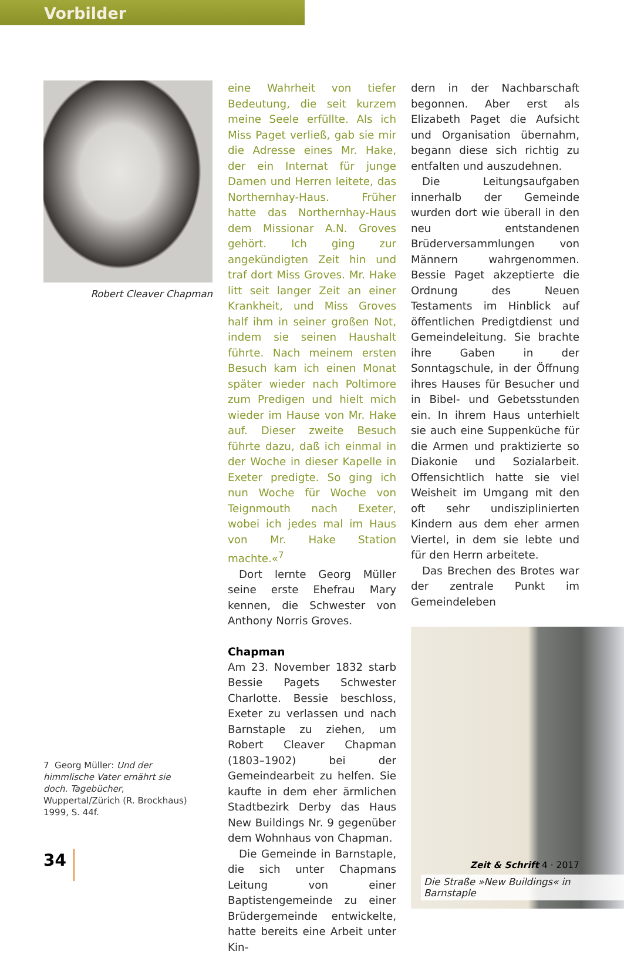Vorbilder
Robert Cleaver Chapman
eine Wahrheit von tiefer Bedeutung, die seit kurzem meine Seele erfüllte. Als ich Miss Paget verließ, gab sie mir die Adresse eines Mr. Hake, der ein Internat für junge Damen und Herren leitete, das Northernhay-Haus. Früher hatte das Northernhay-Haus dem Missionar A.N. Groves gehört. Ich ging zur angekündigten Zeit hin und traf dort Miss Groves. Mr. Hake litt seit langer Zeit an einer Krankheit, und Miss Groves half ihm in seiner großen Not, indem sie seinen Haushalt führte. Nach meinem ersten Besuch kam ich einen Monat später wieder nach Poltimore zum Predigen und hielt mich wieder im Hause von Mr. Hake auf. Dieser zweite Besuch führte dazu, daß ich einmal in der Woche in dieser Kapelle in Exeter predigte. So ging ich nun Woche für Woche von Teignmouth nach Exeter, wobei ich jedes mal im Haus von Mr. Hake Station machte.«<sup>7</sup>
Dort lernte Georg Müller seine erste Ehefrau Mary kennen, die Schwester von Anthony Norris Groves.
Chapman
Am 23. November 1832 starb Bessie Pagets Schwester Charlotte. Bessie beschloss, Exeter zu verlassen und nach Barnstaple zu ziehen, um Robert Cleaver Chapman (1803–1902) bei der Gemeindearbeit zu helfen. Sie kaufte in dem eher ärmlichen Stadtbezirk Derby das Haus New Buildings Nr. 9 gegenüber dem Wohnhaus von Chapman.
Die Gemeinde in Barnstaple, die sich unter Chapmans Leitung von einer Baptistengemeinde zu einer Brüdergemeinde entwickelte, hatte bereits eine Arbeit unter Kin-
dern in der Nachbarschaft begonnen. Aber erst als Elizabeth Paget die Aufsicht und Organisation übernahm, begann diese sich richtig zu entfalten und auszudehnen.
Die Leitungsaufgaben innerhalb der Gemeinde wurden dort wie überall in den neu entstandenen Brüderversammlungen von Männern wahrgenommen. Bessie Paget akzeptierte die Ordnung des Neuen Testaments im Hinblick auf öffentlichen Predigtdienst und Gemeindeleitung. Sie brachte ihre Gaben in der Sonntagschule, in der Öffnung ihres Hauses für Besucher und in Bibel- und Gebetsstunden ein. In ihrem Haus unterhielt sie auch eine Suppenküche für die Armen und praktizierte so Diakonie und Sozialarbeit. Offensichtlich hatte sie viel Weisheit im Umgang mit den oft sehr undisziplinierten Kindern aus dem eher armen Viertel, in dem sie lebte und für den Herrn arbeitete.
Das Brechen des Brotes war der zentrale Punkt im Gemeindeleben
Die Straße »New Buildings« in Barnstaple
7 Georg Müller: Und der himmlische Vater ernährt sie doch. Tagebücher, Wuppertal/Zürich (R. Brockhaus) 1999, S. 44f.
34
Zeit & Schrift 4 · 2017